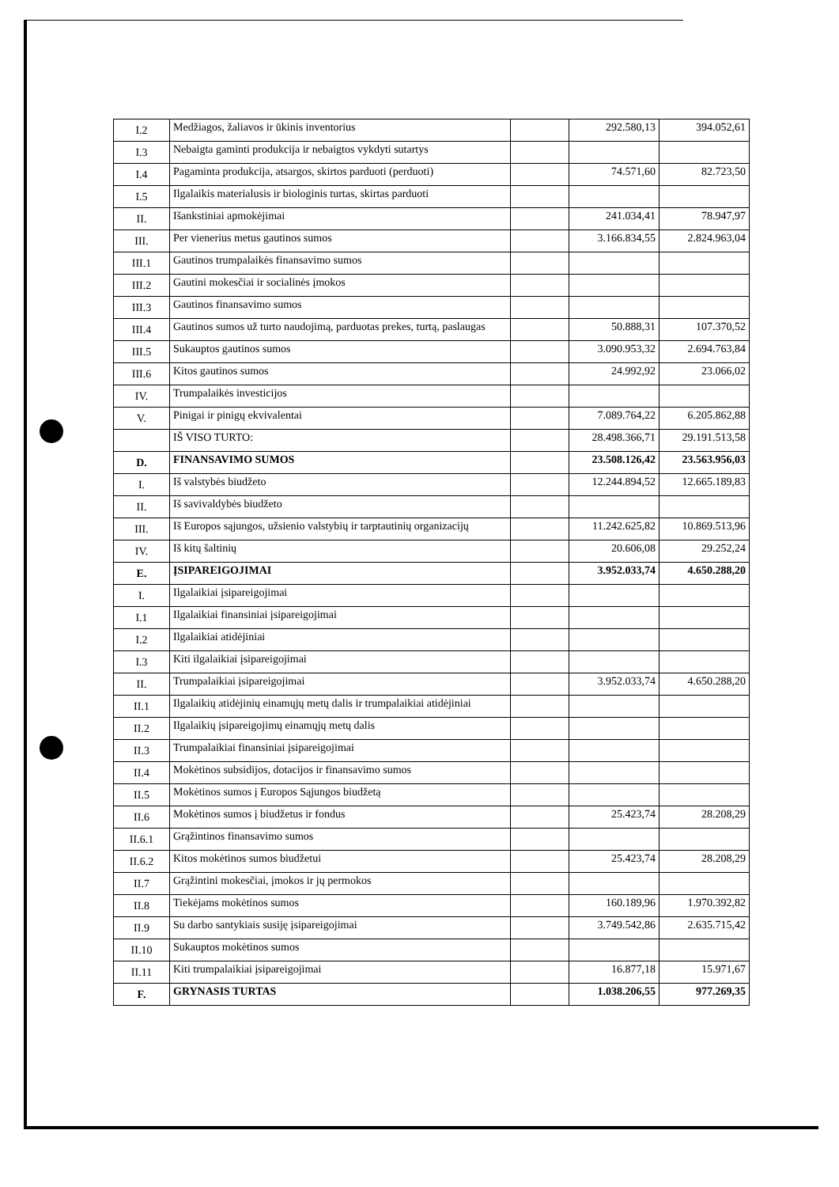| I.2 | Medžiagos, žaliavos ir ūkinis inventorius | | 292.580,13 | 394.052,61 |
| I.3 | Nebaigta gaminti produkcija ir nebaigtos vykdyti sutartys | | | |
| I.4 | Pagaminta produkcija, atsargos, skirtos parduoti (perduoti) | | 74.571,60 | 82.723,50 |
| I.5 | Ilgalaikis materialusis ir biologinis turtas, skirtas parduoti | | | |
| II. | Išankstiniai apmokėjimai | | 241.034,41 | 78.947,97 |
| III. | Per vienerius metus gautinos sumos | | 3.166.834,55 | 2.824.963,04 |
| III.1 | Gautinos trumpalaikės finansavimo sumos | | | |
| III.2 | Gautini mokesčiai ir socialinės įmokos | | | |
| III.3 | Gautinos finansavimo sumos | | | |
| III.4 | Gautinos sumos už turto naudojimą, parduotas prekes, turtą, paslaugas | | 50.888,31 | 107.370,52 |
| III.5 | Sukauptos gautinos sumos | | 3.090.953,32 | 2.694.763,84 |
| III.6 | Kitos gautinos sumos | | 24.992,92 | 23.066,02 |
| IV. | Trumpalaikės investicijos | | | |
| V. | Pinigai ir pinigų ekvivalentai | | 7.089.764,22 | 6.205.862,88 |
| | IŠ VISO TURTO: | | 28.498.366,71 | 29.191.513,58 |
| D. | FINANSAVIMO SUMOS | | 23.508.126,42 | 23.563.956,03 |
| I. | Iš valstybės biudžeto | | 12.244.894,52 | 12.665.189,83 |
| II. | Iš savivaldybės biudžeto | | | |
| III. | Iš Europos sąjungos, užsienio valstybių ir tarptautinių organizacijų | | 11.242.625,82 | 10.869.513,96 |
| IV. | Iš kitų šaltinių | | 20.606,08 | 29.252,24 |
| E. | ĮSIPAREIGOJIMAI | | 3.952.033,74 | 4.650.288,20 |
| I. | Ilgalaikiai įsipareigojimai | | | |
| I.1 | Ilgalaikiai finansiniai įsipareigojimai | | | |
| I.2 | Ilgalaikiai atidėjiniai | | | |
| I.3 | Kiti ilgalaikiai įsipareigojimai | | | |
| II. | Trumpalaikiai įsipareigojimai | | 3.952.033,74 | 4.650.288,20 |
| II.1 | Ilgalaikių atidėjinių einamųjų metų dalis ir trumpalaikiai atidėjiniai | | | |
| II.2 | Ilgalaikių įsipareigojimų einamųjų metų dalis | | | |
| II.3 | Trumpalaikiai finansiniai įsipareigojimai | | | |
| II.4 | Mokėtinos subsidijos, dotacijos ir finansavimo sumos | | | |
| II.5 | Mokėtinos sumos į Europos Sąjungos biudžetą | | | |
| II.6 | Mokėtinos sumos į biudžetus ir fondus | | 25.423,74 | 28.208,29 |
| II.6.1 | Grąžintinos finansavimo sumos | | | |
| II.6.2 | Kitos mokėtinos sumos biudžetui | | 25.423,74 | 28.208,29 |
| II.7 | Grąžintini mokesčiai, įmokos ir jų permokos | | | |
| II.8 | Tiekėjams mokėtinos sumos | | 160.189,96 | 1.970.392,82 |
| II.9 | Su darbo santykiais susiję įsipareigojimai | | 3.749.542,86 | 2.635.715,42 |
| II.10 | Sukauptos mokėtinos sumos | | | |
| II.11 | Kiti trumpalaikiai įsipareigojimai | | 16.877,18 | 15.971,67 |
| F. | GRYNASIS TURTAS | | 1.038.206,55 | 977.269,35 |